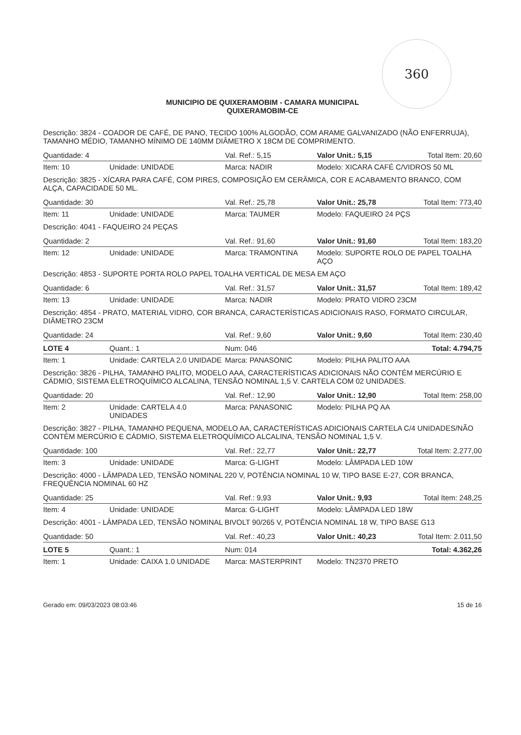360
MUNICIPIO DE QUIXERAMOBIM - CAMARA MUNICIPAL
QUIXERAMOBIM-CE
| Descrição: 3824 - COADOR DE CAFÉ, DE PANO, TECIDO 100% ALGODÃO, COM ARAME GALVANIZADO (NÃO ENFERRUJA), TAMANHO MÉDIO, TAMANHO MÍNIMO DE 140MM DIÂMETRO X 18CM DE COMPRIMENTO. | | | | |
| Quantidade: 4 | | Val. Ref.: 5,15 | Valor Unit.: 5,15 | Total Item: 20,60 |
| Item: 10 | Unidade: UNIDADE | Marca: NADIR | Modelo: XICARA CAFÉ C/VIDROS 50 ML | |
| Descrição: 3825 - XÍCARA PARA CAFÉ, COM PIRES, COMPOSIÇÃO EM CERÂMICA, COR E ACABAMENTO BRANCO, COM ALÇA, CAPACIDADE 50 ML. | | | | |
| Quantidade: 30 | | Val. Ref.: 25,78 | Valor Unit.: 25,78 | Total Item: 773,40 |
| Item: 11 | Unidade: UNIDADE | Marca: TAUMER | Modelo: FAQUEIRO 24 PÇS | |
| Descrição: 4041 - FAQUEIRO 24 PEÇAS | | | | |
| Quantidade: 2 | | Val. Ref.: 91,60 | Valor Unit.: 91,60 | Total Item: 183,20 |
| Item: 12 | Unidade: UNIDADE | Marca: TRAMONTINA | Modelo: SUPORTE ROLO DE PAPEL TOALHA AÇO | |
| Descrição: 4853 - SUPORTE PORTA ROLO PAPEL TOALHA VERTICAL DE MESA EM AÇO | | | | |
| Quantidade: 6 | | Val. Ref.: 31,57 | Valor Unit.: 31,57 | Total Item: 189,42 |
| Item: 13 | Unidade: UNIDADE | Marca: NADIR | Modelo: PRATO VIDRO 23CM | |
| Descrição: 4854 - PRATO, MATERIAL VIDRO, COR BRANCA, CARACTERÍSTICAS ADICIONAIS RASO, FORMATO CIRCULAR, DIÂMETRO 23CM | | | | |
| Quantidade: 24 | | Val. Ref.: 9,60 | Valor Unit.: 9,60 | Total Item: 230,40 |
| LOTE 4 | Quant.: 1 | Num: 046 | | Total: 4.794,75 |
| Item: 1 | Unidade: CARTELA 2.0 UNIDADE | Marca: PANASONIC | Modelo: PILHA PALITO AAA | |
| Descrição: 3826 - PILHA, TAMANHO PALITO, MODELO AAA, CARACTERÍSTICAS ADICIONAIS NÃO CONTÉM MERCÚRIO E CÁDMIO, SISTEMA ELETROQUÍMICO ALCALINA, TENSÃO NOMINAL 1,5 V. CARTELA COM 02 UNIDADES. | | | | |
| Quantidade: 20 | | Val. Ref.: 12,90 | Valor Unit.: 12,90 | Total Item: 258,00 |
| Item: 2 | Unidade: CARTELA 4.0 UNIDADES | Marca: PANASONIC | Modelo: PILHA PQ AA | |
| Descrição: 3827 - PILHA, TAMANHO PEQUENA, MODELO AA, CARACTERÍSTICAS ADICIONAIS CARTELA C/4 UNIDADES/NÃO CONTÉM MERCÚRIO E CÁDMIO, SISTEMA ELETROQUÍMICO ALCALINA, TENSÃO NOMINAL 1,5 V. | | | | |
| Quantidade: 100 | | Val. Ref.: 22,77 | Valor Unit.: 22,77 | Total Item: 2.277,00 |
| Item: 3 | Unidade: UNIDADE | Marca: G-LIGHT | Modelo: LÂMPADA LED 10W | |
| Descrição: 4000 - LÂMPADA LED, TENSÃO NOMINAL 220 V, POTÊNCIA NOMINAL 10 W, TIPO BASE E-27, COR BRANCA, FREQUÊNCIA NOMINAL 60 HZ | | | | |
| Quantidade: 25 | | Val. Ref.: 9,93 | Valor Unit.: 9,93 | Total Item: 248,25 |
| Item: 4 | Unidade: UNIDADE | Marca: G-LIGHT | Modelo: LÂMPADA LED 18W | |
| Descrição: 4001 - LÂMPADA LED, TENSÃO NOMINAL BIVOLT 90/265 V, POTÊNCIA NOMINAL 18 W, TIPO BASE G13 | | | | |
| Quantidade: 50 | | Val. Ref.: 40,23 | Valor Unit.: 40,23 | Total Item: 2.011,50 |
| LOTE 5 | Quant.: 1 | Num: 014 | | Total: 4.362,26 |
| Item: 1 | Unidade: CAIXA 1.0 UNIDADE | Marca: MASTERPRINT | Modelo: TN2370 PRETO | |
Gerado em: 09/03/2023 08:03:46 15 de 16